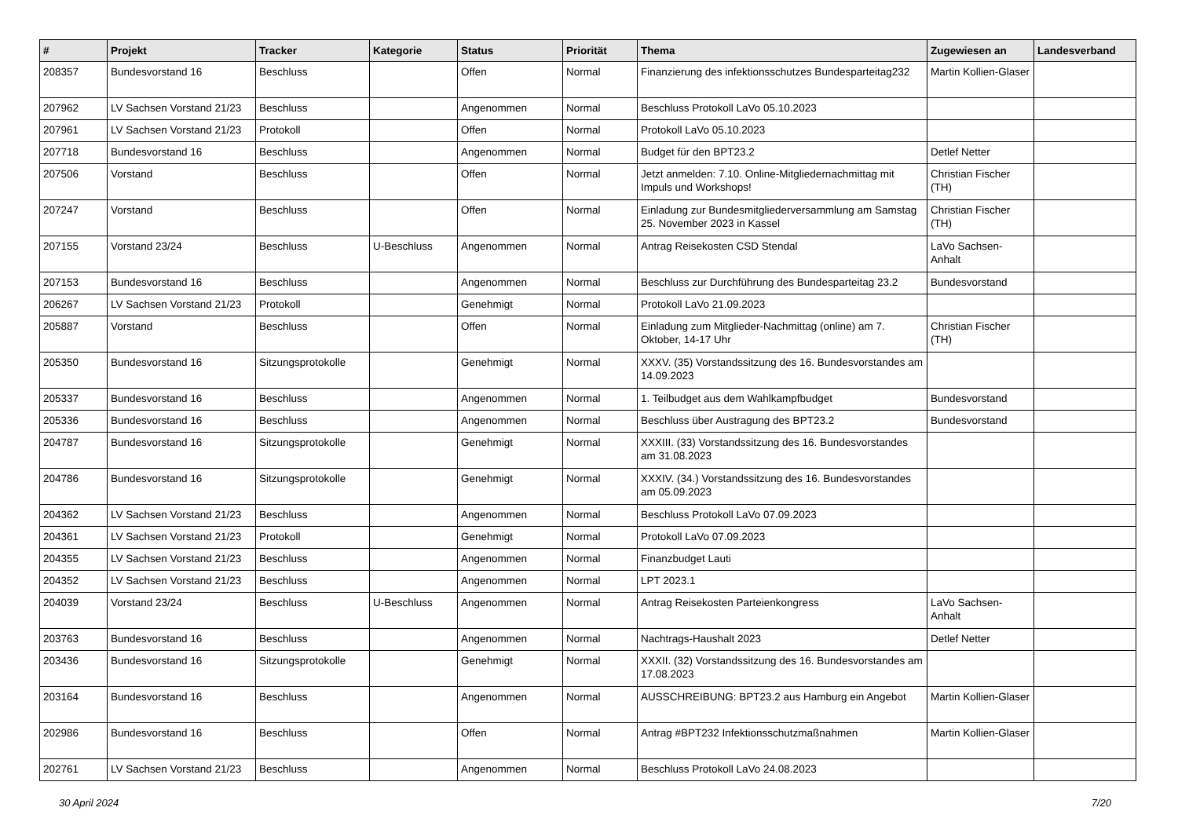| # | Projekt | Tracker | Kategorie | Status | Priorität | Thema | Zugewiesen an | Landesverband |
| --- | --- | --- | --- | --- | --- | --- | --- | --- |
| 208357 | Bundesvorstand 16 | Beschluss | | Offen | Normal | Finanzierung des infektionsschutzes Bundesparteitag232 | Martin Kollien-Glaser | |
| 207962 | LV Sachsen Vorstand 21/23 | Beschluss | | Angenommen | Normal | Beschluss Protokoll LaVo 05.10.2023 | | |
| 207961 | LV Sachsen Vorstand 21/23 | Protokoll | | Offen | Normal | Protokoll LaVo 05.10.2023 | | |
| 207718 | Bundesvorstand 16 | Beschluss | | Angenommen | Normal | Budget für den BPT23.2 | Detlef Netter | |
| 207506 | Vorstand | Beschluss | | Offen | Normal | Jetzt anmelden: 7.10. Online-Mitgliedernachmittag mit Impuls und Workshops! | Christian Fischer (TH) | |
| 207247 | Vorstand | Beschluss | | Offen | Normal | Einladung zur Bundesmitgliederversammlung am Samstag 25. November 2023 in Kassel | Christian Fischer (TH) | |
| 207155 | Vorstand 23/24 | Beschluss | U-Beschluss | Angenommen | Normal | Antrag Reisekosten CSD Stendal | LaVo Sachsen-Anhalt | |
| 207153 | Bundesvorstand 16 | Beschluss | | Angenommen | Normal | Beschluss zur Durchführung des Bundesparteitag 23.2 | Bundesvorstand | |
| 206267 | LV Sachsen Vorstand 21/23 | Protokoll | | Genehmigt | Normal | Protokoll LaVo 21.09.2023 | | |
| 205887 | Vorstand | Beschluss | | Offen | Normal | Einladung zum Mitglieder-Nachmittag (online) am 7. Oktober, 14-17 Uhr | Christian Fischer (TH) | |
| 205350 | Bundesvorstand 16 | Sitzungsprotokolle | | Genehmigt | Normal | XXXV. (35) Vorstandssitzung des 16. Bundesvorstandes am 14.09.2023 | | |
| 205337 | Bundesvorstand 16 | Beschluss | | Angenommen | Normal | 1. Teilbudget aus dem Wahlkampfbudget | Bundesvorstand | |
| 205336 | Bundesvorstand 16 | Beschluss | | Angenommen | Normal | Beschluss über Austragung des BPT23.2 | Bundesvorstand | |
| 204787 | Bundesvorstand 16 | Sitzungsprotokolle | | Genehmigt | Normal | XXXIII. (33) Vorstandssitzung des 16. Bundesvorstandes am 31.08.2023 | | |
| 204786 | Bundesvorstand 16 | Sitzungsprotokolle | | Genehmigt | Normal | XXXIV. (34.) Vorstandssitzung des 16. Bundesvorstandes am 05.09.2023 | | |
| 204362 | LV Sachsen Vorstand 21/23 | Beschluss | | Angenommen | Normal | Beschluss Protokoll LaVo 07.09.2023 | | |
| 204361 | LV Sachsen Vorstand 21/23 | Protokoll | | Genehmigt | Normal | Protokoll LaVo 07.09.2023 | | |
| 204355 | LV Sachsen Vorstand 21/23 | Beschluss | | Angenommen | Normal | Finanzbudget Lauti | | |
| 204352 | LV Sachsen Vorstand 21/23 | Beschluss | | Angenommen | Normal | LPT 2023.1 | | |
| 204039 | Vorstand 23/24 | Beschluss | U-Beschluss | Angenommen | Normal | Antrag Reisekosten Parteienkongress | LaVo Sachsen-Anhalt | |
| 203763 | Bundesvorstand 16 | Beschluss | | Angenommen | Normal | Nachtrags-Haushalt 2023 | Detlef Netter | |
| 203436 | Bundesvorstand 16 | Sitzungsprotokolle | | Genehmigt | Normal | XXXII. (32) Vorstandssitzung des 16. Bundesvorstandes am 17.08.2023 | | |
| 203164 | Bundesvorstand 16 | Beschluss | | Angenommen | Normal | AUSSCHREIBUNG: BPT23.2 aus Hamburg ein Angebot | Martin Kollien-Glaser | |
| 202986 | Bundesvorstand 16 | Beschluss | | Offen | Normal | Antrag #BPT232 Infektionsschutzmaßnahmen | Martin Kollien-Glaser | |
| 202761 | LV Sachsen Vorstand 21/23 | Beschluss | | Angenommen | Normal | Beschluss Protokoll LaVo 24.08.2023 | | |
30 April 2024 7/20